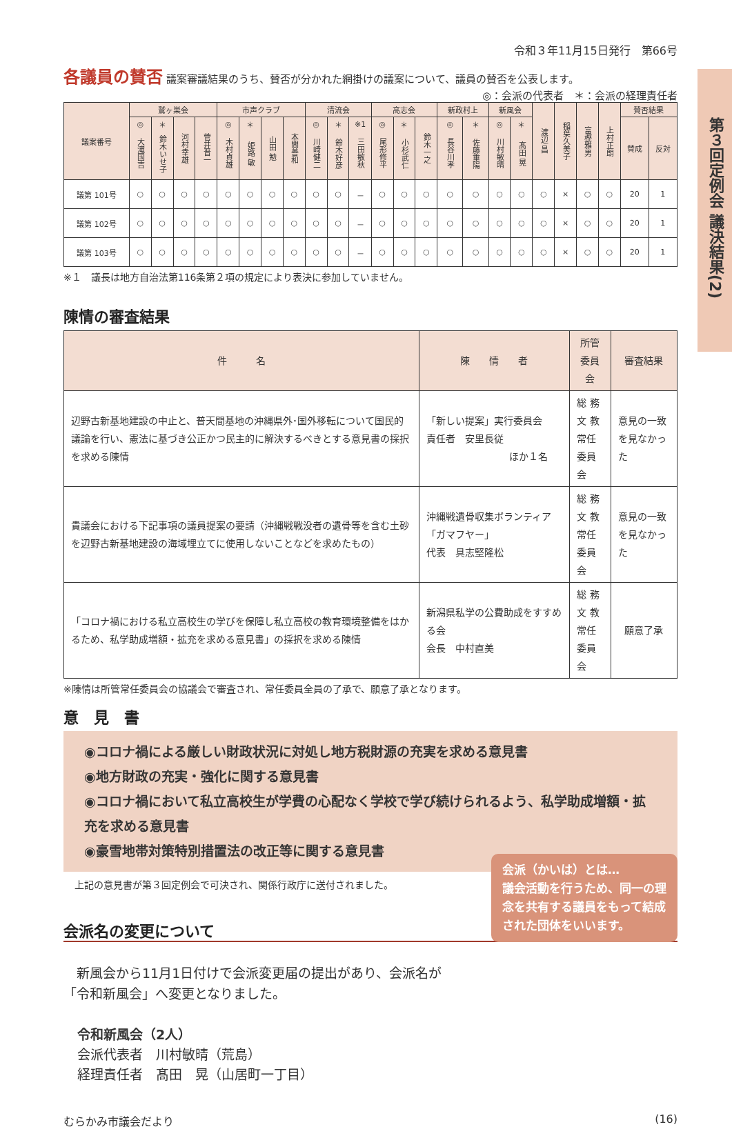第３回定例会 議決結果(2)
令和３年11月15日発行　第66号
各議員の賛否 議案審議結果のうち、賛否が分かれた網掛けの議案について、議員の賛否を公表します。
◎：会派の代表者　＊：会派の経理責任者
| 議案番号 | 鷲ヶ巣会 | | | | 市声クラブ | | | | 清流会 | | | 高志会 | | | 新政村上 | | 新風会 | | 渡辺 昌 | 稲葉久美子 | 富樫雅男 | 上村正朗 | 賛否結果 | |
| --- | --- | --- | --- | --- | --- | --- | --- | --- | --- | --- | --- | --- | --- | --- | --- | --- | --- | --- | --- | --- | --- | --- | --- | --- |
| | ◎ 大滝国吉 | ＊ 鈴木いせ子 | 河村幸雄 | 菅井晋一 | ◎ 木村貞雄 | ＊ 姫路 敏 | 山田 勉 | 本間善和 | ◎ 川崎健二 | ＊ 鈴木好彦 | ※1 三田敏秋 | ◎ 尾形修平 | ＊ 小杉武仁 | 鈴木一之 | ◎ 長谷川孝 | ＊ 佐藤重陽 | ◎ 川村敏晴 | ＊ 髙田 晃 | | | | | 賛成 | 反対 |
| 議第 101号 | ○ | ○ | ○ | ○ | ○ | ○ | ○ | ○ | ○ | ○ | － | ○ | ○ | ○ | ○ | ○ | ○ | ○ | ○ | × | ○ | ○ | 20 | 1 |
| 議第 102号 | ○ | ○ | ○ | ○ | ○ | ○ | ○ | ○ | ○ | ○ | － | ○ | ○ | ○ | ○ | ○ | ○ | ○ | ○ | × | ○ | ○ | 20 | 1 |
| 議第 103号 | ○ | ○ | ○ | ○ | ○ | ○ | ○ | ○ | ○ | ○ | － | ○ | ○ | ○ | ○ | ○ | ○ | ○ | ○ | × | ○ | ○ | 20 | 1 |
※１　議長は地方自治法第116条第２項の規定により表決に参加していません。
陳情の審査結果
| 件 名 | 陳 情 者 | 所管委員会 | 審査結果 |
| --- | --- | --- | --- |
| 辺野古新基地建設の中止と、普天間基地の沖縄県外･国外移転について国民的議論を行い、憲法に基づき公正かつ民主的に解決するべきとする意見書の採択を求める陳情 | 「新しい提案」実行委員会 責任者 安里長従 ほか１名 | 総 務 文 教 常任委員会 | 意見の一致を見なかった |
| 貴議会における下記事項の議員提案の要請（沖縄戦戦没者の遺骨等を含む土砂を辺野古新基地建設の海域埋立てに使用しないことなどを求めたもの） | 沖縄戦遺骨収集ボランティア「ガマフヤー」 代表 具志堅隆松 | 総 務 文 教 常任委員会 | 意見の一致を見なかった |
| 「コロナ禍における私立高校生の学びを保障し私立高校の教育環境整備をはかるため、私学助成増額・拡充を求める意見書」の採択を求める陳情 | 新潟県私学の公費助成をすすめる会 会長 中村直美 | 総 務 文 教 常任委員会 | 願意了承 |
※陳情は所管常任委員会の協議会で審査され、常任委員全員の了承で、願意了承となります。
意　見　書
◉コロナ禍による厳しい財政状況に対処し地方税財源の充実を求める意見書
◉地方財政の充実・強化に関する意見書
◉コロナ禍において私立高校生が学費の心配なく学校で学び続けられるよう、私学助成増額・拡充を求める意見書
◉豪雪地帯対策特別措置法の改正等に関する意見書
上記の意見書が第３回定例会で可決され、関係行政庁に送付されました。
会派名の変更について
　新風会から11月1日付けで会派変更届の提出があり、会派名が「令和新風会」へ変更となりました。
令和新風会（2人）
会派代表者　川村敏晴（荒島）
経理責任者　髙田　晃（山居町一丁目）
むらかみ市議会だより (16)
会派（かいは）とは…
議会活動を行うため、同一の理念を共有する議員をもって結成された団体をいいます。